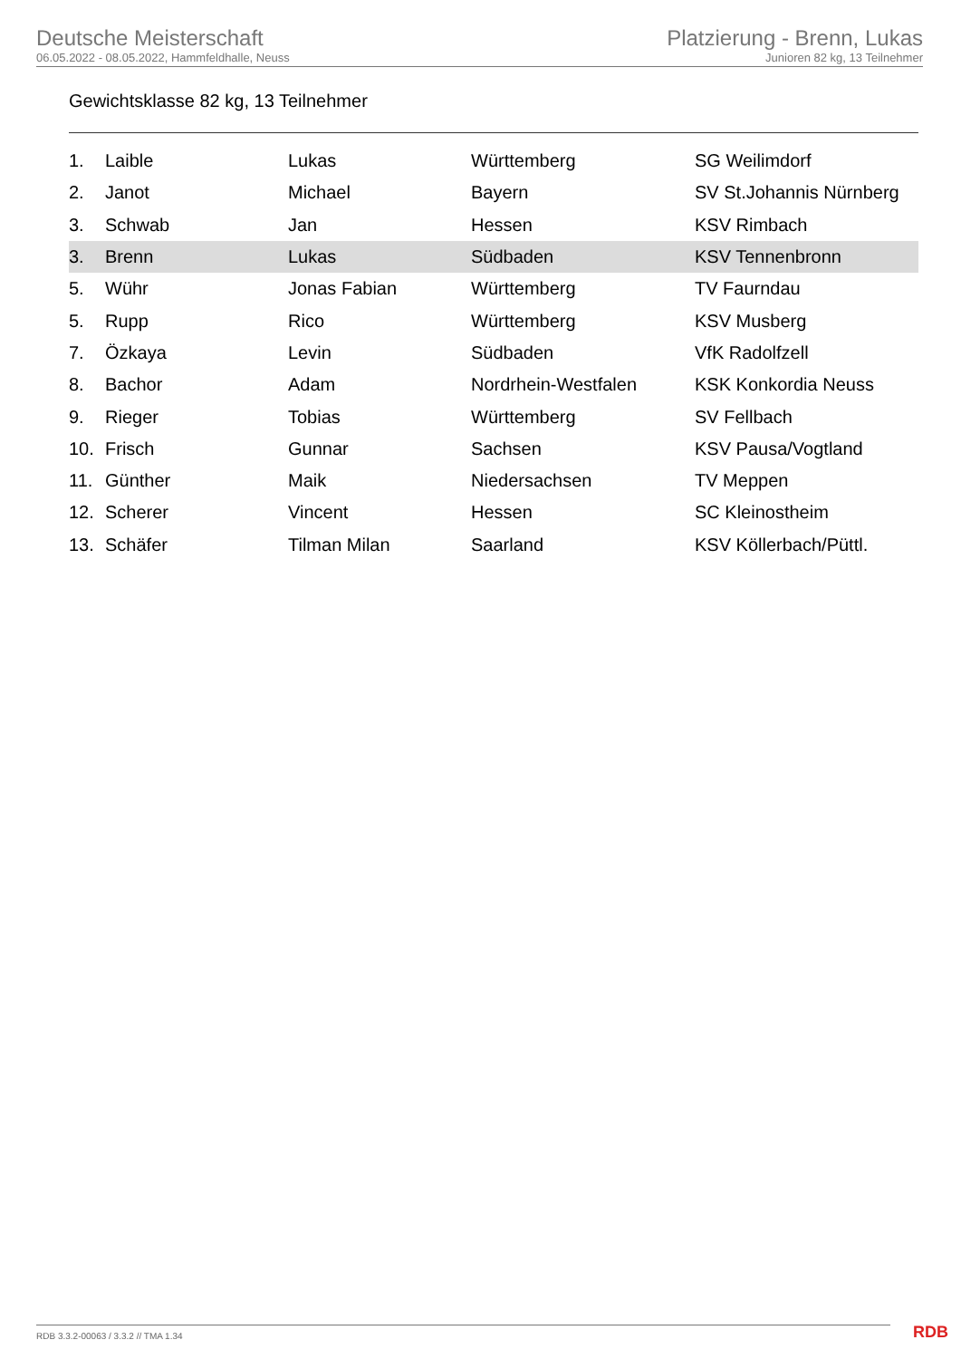Deutsche Meisterschaft
06.05.2022 - 08.05.2022, Hammfeldhalle, Neuss
Platzierung - Brenn, Lukas
Junioren 82 kg, 13 Teilnehmer
Gewichtsklasse 82 kg, 13 Teilnehmer
| 1. | Laible | Lukas | Württemberg | SG Weilimdorf |
| 2. | Janot | Michael | Bayern | SV St.Johannis Nürnberg |
| 3. | Schwab | Jan | Hessen | KSV Rimbach |
| 3. | Brenn | Lukas | Südbaden | KSV Tennenbronn |
| 5. | Wühr | Jonas Fabian | Württemberg | TV Faurndau |
| 5. | Rupp | Rico | Württemberg | KSV Musberg |
| 7. | Özkaya | Levin | Südbaden | VfK Radolfzell |
| 8. | Bachor | Adam | Nordrhein-Westfalen | KSK Konkordia Neuss |
| 9. | Rieger | Tobias | Württemberg | SV Fellbach |
| 10. | Frisch | Gunnar | Sachsen | KSV Pausa/Vogtland |
| 11. | Günther | Maik | Niedersachsen | TV Meppen |
| 12. | Scherer | Vincent | Hessen | SC Kleinostheim |
| 13. | Schäfer | Tilman Milan | Saarland | KSV Köllerbach/Püttl. |
RDB 3.3.2-00063 / 3.3.2 // TMA 1.34
RDB